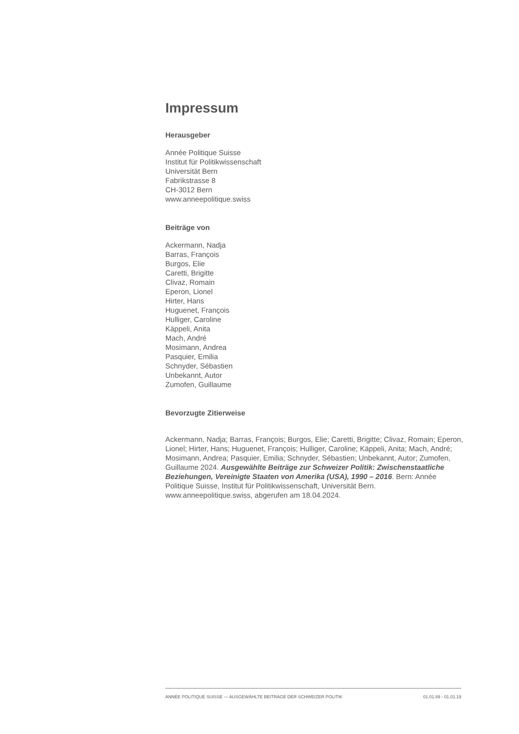Impressum
Herausgeber
Année Politique Suisse
Institut für Politikwissenschaft
Universität Bern
Fabrikstrasse 8
CH-3012 Bern
www.anneepolitique.swiss
Beiträge von
Ackermann, Nadja
Barras, François
Burgos, Elie
Caretti, Brigitte
Clivaz, Romain
Eperon, Lionel
Hirter, Hans
Huguenet, François
Hulliger, Caroline
Käppeli, Anita
Mach, André
Mosimann, Andrea
Pasquier, Emilia
Schnyder, Sébastien
Unbekannt, Autor
Zumofen, Guillaume
Bevorzugte Zitierweise
Ackermann, Nadja; Barras, François; Burgos, Elie; Caretti, Brigitte; Clivaz, Romain; Eperon, Lionel; Hirter, Hans; Huguenet, François; Hulliger, Caroline; Käppeli, Anita; Mach, André; Mosimann, Andrea; Pasquier, Emilia; Schnyder, Sébastien; Unbekannt, Autor; Zumofen, Guillaume 2024. Ausgewählte Beiträge zur Schweizer Politik: Zwischenstaatliche Beziehungen, Vereinigte Staaten von Amerika (USA), 1990 – 2016. Bern: Année Politique Suisse, Institut für Politikwissenschaft, Universität Bern. www.anneepolitique.swiss, abgerufen am 18.04.2024.
ANNÉE POLITIQUE SUISSE — AUSGEWÄHLTE BEITRÄGE DER SCHWEIZER POLITIK 01.01.89 - 01.01.19